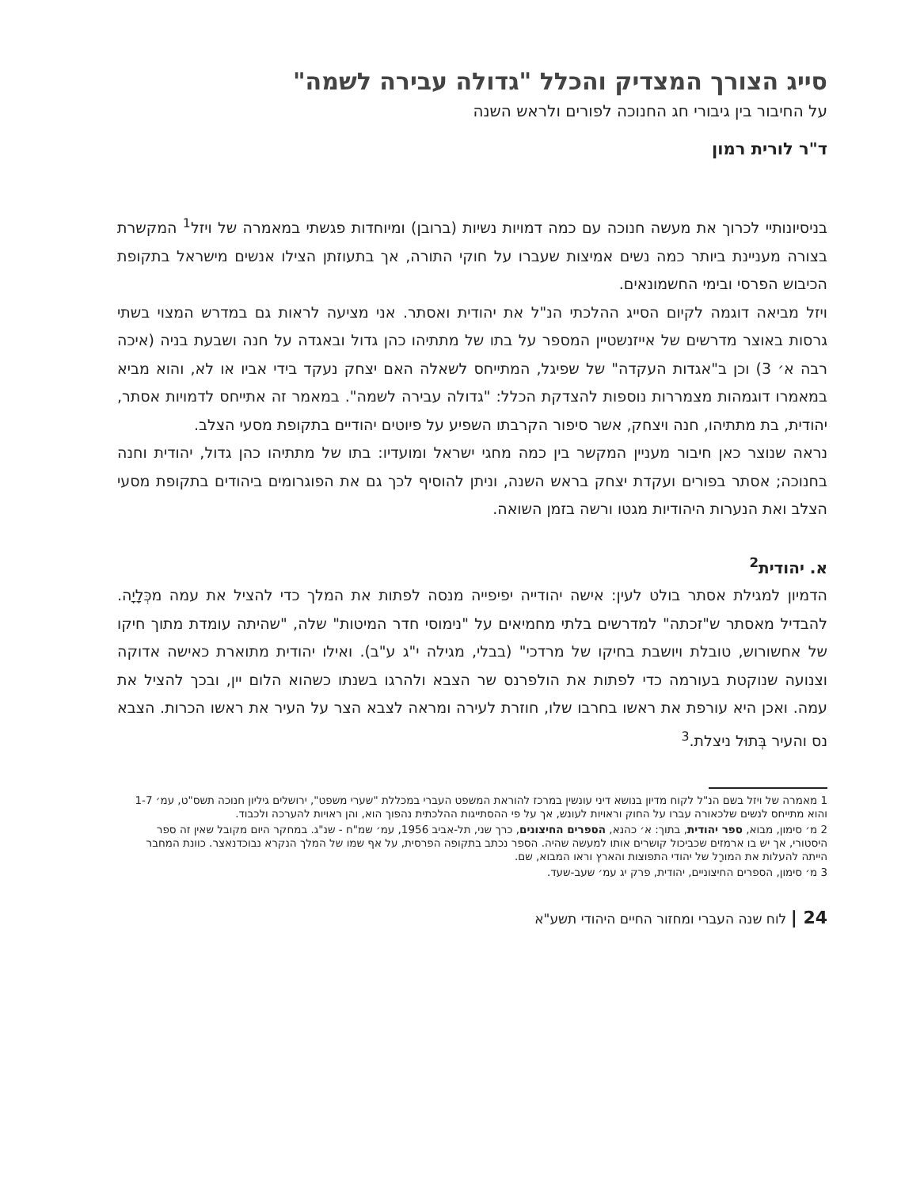סייג הצורך המצדיק והכלל "גדולה עבירה לשמה"
על החיבור בין גיבורי חג החנוכה לפורים ולראש השנה
ד"ר לורית רמון
בניסיונותיי לכרוך את מעשה חנוכה עם כמה דמויות נשיות (ברובן) ומיוחדות פגשתי במאמרה של ויזל<sup>1</sup> המקשרת בצורה מעניינת ביותר כמה נשים אמיצות שעברו על חוקי התורה, אך בתעוזתן הצילו אנשים מישראל בתקופת הכיבוש הפרסי ובימי החשמונאים.
ויזל מביאה דוגמה לקיום הסייג ההלכתי הנ"ל את יהודית ואסתר. אני מציעה לראות גם במדרש המצוי בשתי גרסות באוצר מדרשים של אייזנשטיין המספר על בתו של מתתיהו כהן גדול ובאגדה על חנה ושבעת בניה (איכה רבה א׳ 3) וכן ב"אגדות העקדה" של שפיגל, המתייחס לשאלה האם יצחק נעקד בידי אביו או לא, והוא מביא במאמרו דוגמהות מצמררות נוספות להצדקת הכלל: "גדולה עבירה לשמה". במאמר זה אתייחס לדמויות אסתר, יהודית, בת מתתיהו, חנה ויצחק, אשר סיפור הקרבתו השפיע על פיוטים יהודיים בתקופת מסעי הצלב.
נראה שנוצר כאן חיבור מעניין המקשר בין כמה מחגי ישראל ומועדיו: בתו של מתתיהו כהן גדול, יהודית וחנה בחנוכה; אסתר בפורים ועקדת יצחק בראש השנה, וניתן להוסיף לכך גם את הפוגרומים ביהודים בתקופת מסעי הצלב ואת הנערות היהודיות מגטו ורשה בזמן השואה.
א. יהודית<sup>2</sup>
הדמיון למגילת אסתר בולט לעין: אישה יהודייה יפיפייה מנסה לפתות את המלך כדי להציל את עמה מכְּלָיָה. להבדיל מאסתר ש"זכתה" למדרשים בלתי מחמיאים על "נימוסי חדר המיטות" שלה, "שהיתה עומדת מתוך חיקו של אחשורוש, טובלת ויושבת בחיקו של מרדכי" (בבלי, מגילה י"ג ע"ב). ואילו יהודית מתוארת כאישה אדוקה וצנועה שנוקטת בעורמה כדי לפתות את הולפרנס שר הצבא ולהרגו בשנתו כשהוא הלום יין, ובכך להציל את עמה. ואכן היא עורפת את ראשו בחרבו שלו, חוזרת לעירה ומראה לצבא הצר על העיר את ראשו הכרות. הצבא נס והעיר בְּתוּל ניצלת.<sup>3</sup>
1 מאמרה של ויזל בשם הנ"ל לקוח מדיון בנושא דיני עונשין במרכז להוראת המשפט העברי במכללת "שערי משפט", ירושלים גיליון חנוכה תשס"ט, עמ׳ 1-7 והוא מתייחס לנשים שלכאורה עברו על החוק וראויות לעונש, אך על פי ההסתייגות ההלכתית נהפוך הוא, והן ראויות להערכה ולכבוד.
2 מ׳ סימון, מבוא, ספר יהודית, בתוך: א׳ כהנא, הספרים החיצונים, כרך שני, תל-אביב 1956, עמ׳ שמ"ח - שנ"ג. במחקר היום מקובל שאין זה ספר היסטורי, אך יש בו ארמזים שכביכול קושרים אותו למעשה שהיה. הספר נכתב בתקופה הפרסית, על אף שמו של המלך הנקרא נבוכדנאצר. כוונת המחבר הייתה להעלות את המורָל של יהודי התפוצות והארץ וראו המבוא, שם.
3 מ׳ סימון, הספרים החיצוניים, יהודית, פרק יג עמ׳ שעב-שעד.
24 | לוח שנה העברי ומחזור החיים היהודי תשע"א